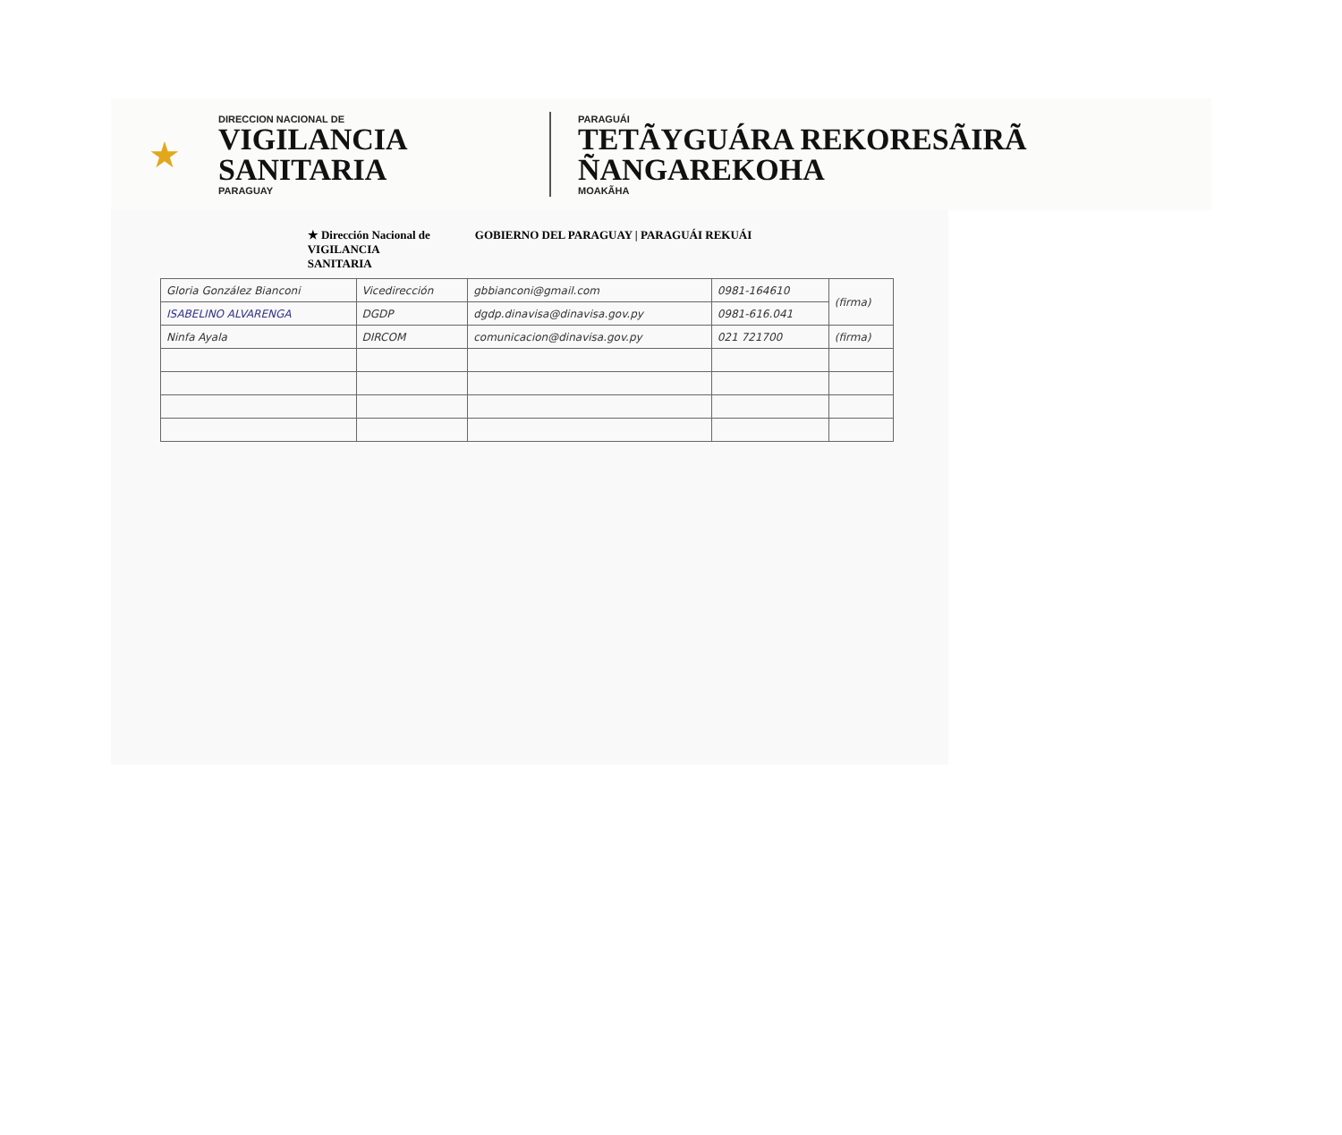★
DIRECCION NACIONAL DE
VIGILANCIA
SANITARIA
PARAGUAY
PARAGUÁI
TETÃYGUÁRA REKORESÃIRÃ
ÑANGAREKOHA
MOAKÃHA
★ Dirección Nacional de
VIGILANCIA
SANITARIA
GOBIERNO DEL PARAGUAY | PARAGUÁI REKUÁI
| Gloria González Bianconi | Vicedirección | gbbianconi@gmail.com | 0981-164610 | (firma) |
| ISABELINO ALVARENGA | DGDP | dgdp.dinavisa@dinavisa.gov.py | 0981-616.041 | |
| Ninfa Ayala | DIRCOM | comunicacion@dinavisa.gov.py | 021 721700 | (firma) |